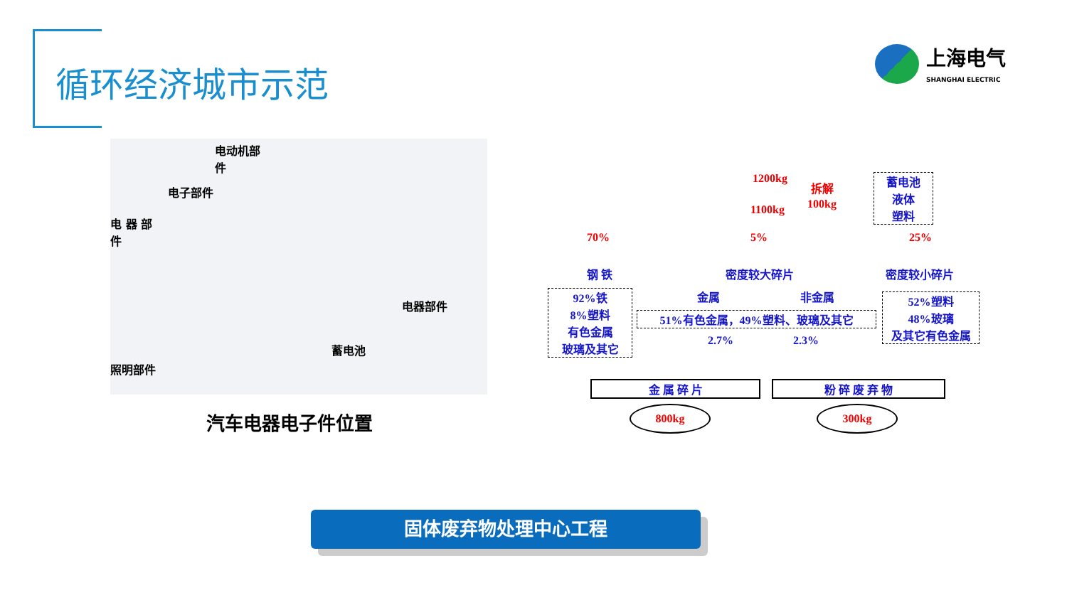循环经济城市示范
上海电气
SHANGHAI ELECTRIC
电动机部
件
电子部件
电 器 部
件
电器部件
蓄电池
照明部件
汽车电器电子件位置
1200kg
拆解
100kg
蓄电池
液体
塑料
1100kg
70% 5% 25%
钢 铁 密度较大碎片 密度较小碎片
金属 非金属
92%铁
8%塑料
有色金属
玻璃及其它
51%有色金属，49%塑料、玻璃及其它
52%塑料
48%玻璃
及其它有色金属
2.7% 2.3%
金 属 碎 片 粉 碎 废 弃 物
800kg 300kg
固体废弃物处理中心工程